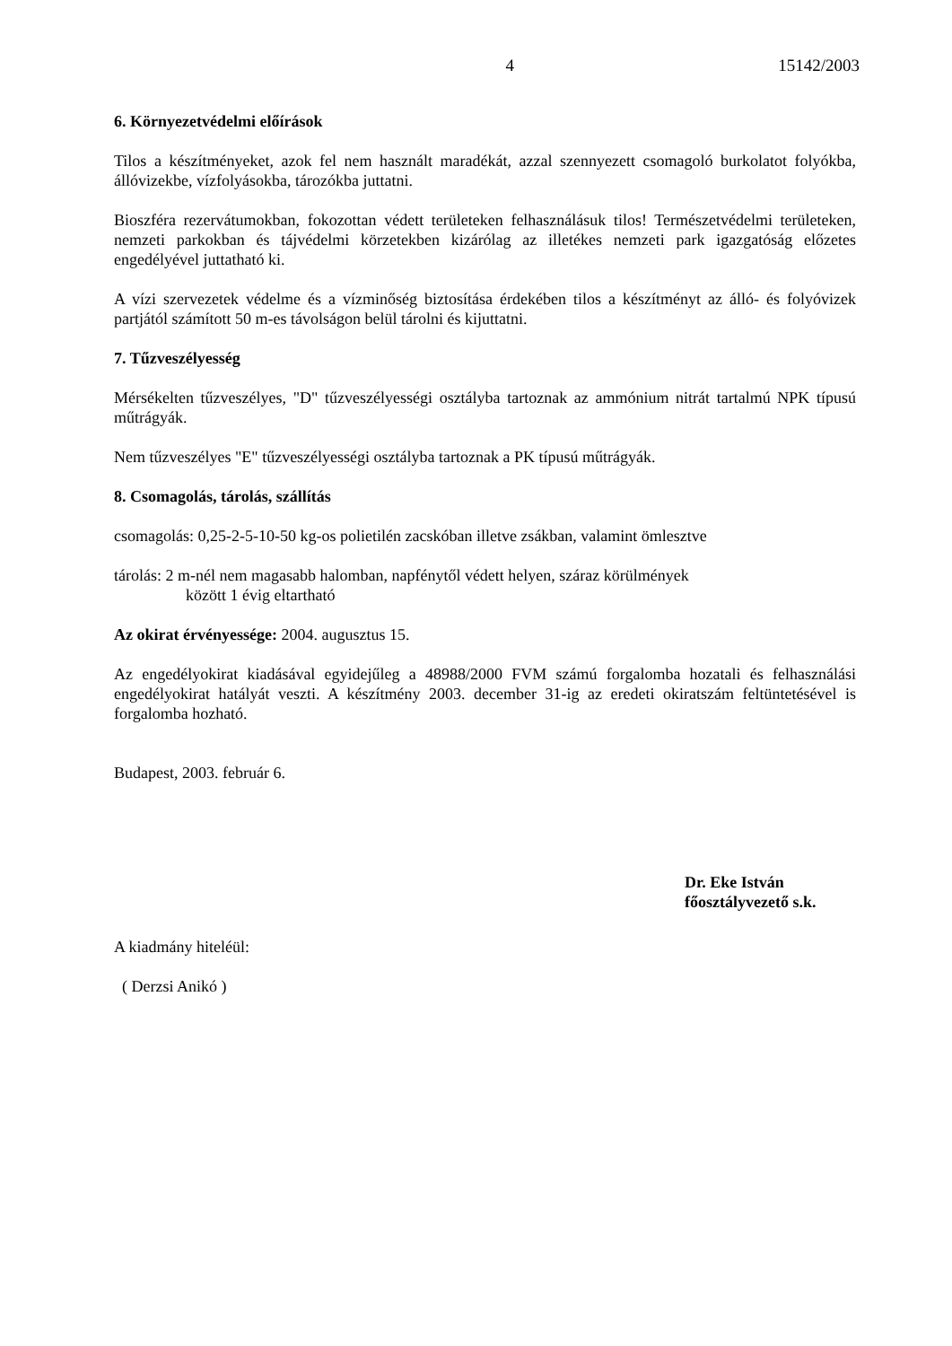4 15142/2003
6. Környezetvédelmi előírások
Tilos a készítményeket, azok fel nem használt maradékát, azzal szennyezett csomagoló burkolatot folyókba, állóvizekbe, vízfolyásokba, tározókba juttatni.
Bioszféra rezervátumokban, fokozottan védett területeken felhasználásuk tilos! Természetvédelmi területeken, nemzeti parkokban és tájvédelmi körzetekben kizárólag az illetékes nemzeti park igazgatóság előzetes engedélyével juttatható ki.
A vízi szervezetek védelme és a vízminőség biztosítása érdekében tilos a készítményt az álló- és folyóvizek partjától számított 50 m-es távolságon belül tárolni és kijuttatni.
7. Tűzveszélyesség
Mérsékelten tűzveszélyes, "D" tűzveszélyességi osztályba tartoznak az ammónium nitrát tartalmú NPK típusú műtrágyák.
Nem tűzveszélyes "E" tűzveszélyességi osztályba tartoznak a PK típusú műtrágyák.
8. Csomagolás, tárolás, szállítás
csomagolás: 0,25-2-5-10-50 kg-os polietilén zacskóban illetve zsákban, valamint ömlesztve
tárolás: 2 m-nél nem magasabb halomban, napfénytől védett helyen, száraz körülmények
között 1 évig eltartható
Az okirat érvényessége: 2004. augusztus 15.
Az engedélyokirat kiadásával egyidejűleg a 48988/2000 FVM számú forgalomba hozatali és felhasználási engedélyokirat hatályát veszti. A készítmény 2003. december 31-ig az eredeti okiratszám feltüntetésével is forgalomba hozható.
Budapest, 2003. február 6.
Dr. Eke István
főosztályvezető s.k.
A kiadmány hiteléül:
( Derzsi Anikó )